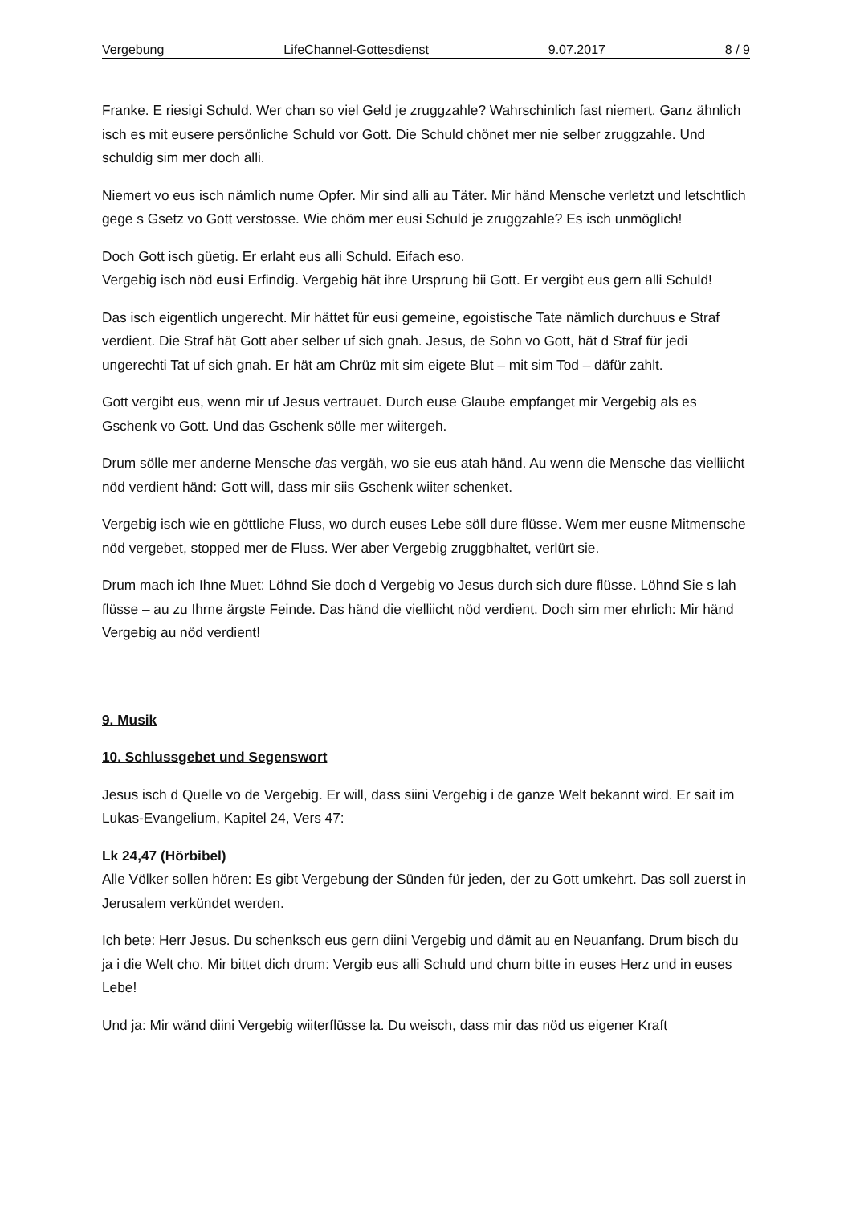Vergebung LifeChannel-Gottesdienst 9.07.2017 8 / 9
Franke. E riesigi Schuld. Wer chan so viel Geld je zruggzahle? Wahrschinlich fast niemert. Ganz ähnlich isch es mit eusere persönliche Schuld vor Gott. Die Schuld chönet mer nie selber zruggzahle. Und schuldig sim mer doch alli.
Niemert vo eus isch nämlich nume Opfer. Mir sind alli au Täter. Mir händ Mensche verletzt und letschtlich gege s Gsetz vo Gott verstosse. Wie chöm mer eusi Schuld je zruggzahle? Es isch unmöglich!
Doch Gott isch güetig. Er erlaht eus alli Schuld. Eifach eso.
Vergebig isch nöd eusi Erfindig. Vergebig hät ihre Ursprung bii Gott. Er vergibt eus gern alli Schuld!
Das isch eigentlich ungerecht. Mir hättet für eusi gemeine, egoistische Tate nämlich durchuus e Straf verdient. Die Straf hät Gott aber selber uf sich gnah. Jesus, de Sohn vo Gott, hät d Straf für jedi ungerechti Tat uf sich gnah. Er hät am Chrüz mit sim eigete Blut – mit sim Tod – däfür zahlt.
Gott vergibt eus, wenn mir uf Jesus vertrauet. Durch euse Glaube empfanget mir Vergebig als es Gschenk vo Gott. Und das Gschenk sölle mer wiitergeh.
Drum sölle mer anderne Mensche das vergäh, wo sie eus atah händ. Au wenn die Mensche das vielliicht nöd verdient händ: Gott will, dass mir siis Gschenk wiiter schenket.
Vergebig isch wie en göttliche Fluss, wo durch euses Lebe söll dure flüsse. Wem mer eusne Mitmensche nöd vergebet, stopped mer de Fluss. Wer aber Vergebig zruggbhaltet, verlürt sie.
Drum mach ich Ihne Muet: Löhnd Sie doch d Vergebig vo Jesus durch sich dure flüsse. Löhnd Sie s lah flüsse – au zu Ihrne ärgste Feinde. Das händ die vielliicht nöd verdient. Doch sim mer ehrlich: Mir händ Vergebig au nöd verdient!
9. Musik
10. Schlussgebet und Segenswort
Jesus isch d Quelle vo de Vergebig. Er will, dass siini Vergebig i de ganze Welt bekannt wird. Er sait im Lukas-Evangelium, Kapitel 24, Vers 47:
Lk 24,47 (Hörbibel)
Alle Völker sollen hören: Es gibt Vergebung der Sünden für jeden, der zu Gott umkehrt. Das soll zuerst in Jerusalem verkündet werden.
Ich bete: Herr Jesus. Du schenksch eus gern diini Vergebig und dämit au en Neuanfang. Drum bisch du ja i die Welt cho. Mir bittet dich drum: Vergib eus alli Schuld und chum bitte in euses Herz und in euses Lebe!
Und ja: Mir wänd diini Vergebig wiiterflüsse la. Du weisch, dass mir das nöd us eigener Kraft